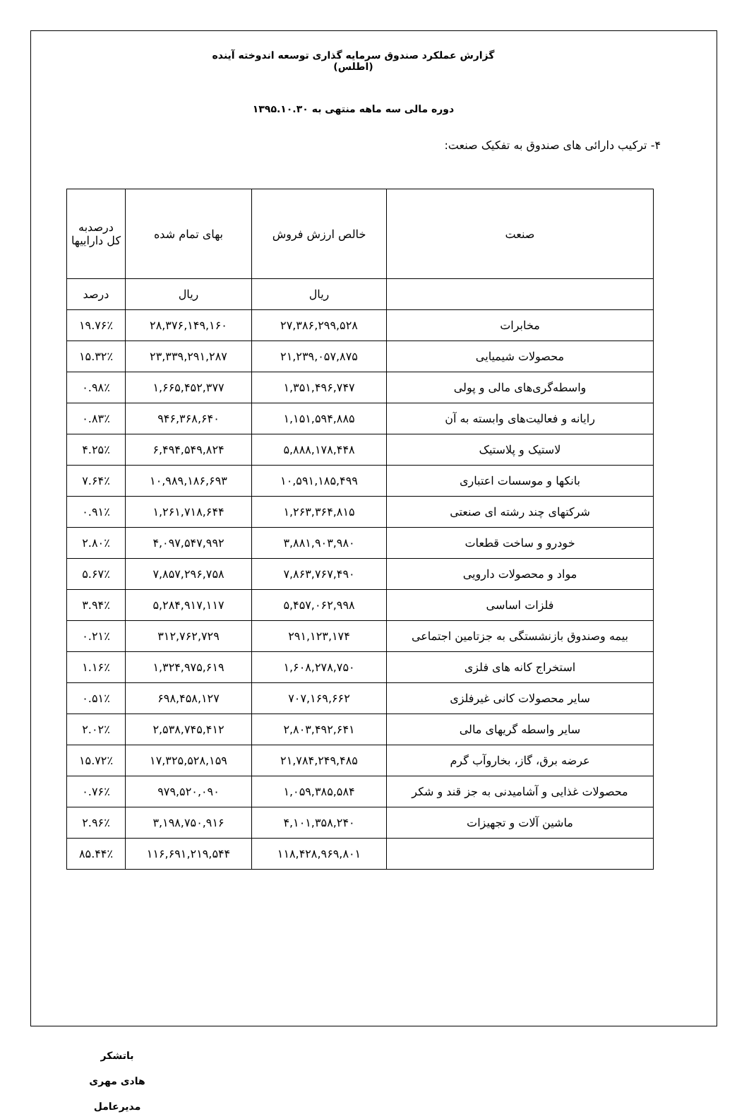گزارش عملکرد صندوق سرمایه گذاری توسعه اندوخته آینده (اطلس)
دوره مالی سه ماهه منتهی به ۱۳۹۵.۱۰.۳۰
۴- ترکیب دارائی های صندوق به تفکیک صنعت:
| صنعت | خالص ارزش فروش | بهای تمام شده | درصدبه کل داراییها |
| --- | --- | --- | --- |
| | ریال | ریال | درصد |
| مخابرات | ۲۷,۳۸۶,۲۹۹,۵۲۸ | ۲۸,۳۷۶,۱۴۹,۱۶۰ | ۱۹.۷۶٪ |
| محصولات شیمیایی | ۲۱,۲۳۹,۰۵۷,۸۷۵ | ۲۳,۳۳۹,۲۹۱,۲۸۷ | ۱۵.۳۲٪ |
| واسطه‌گری‌های مالی و پولی | ۱,۳۵۱,۴۹۶,۷۴۷ | ۱,۶۶۵,۴۵۲,۳۷۷ | ۰.۹۸٪ |
| رایانه و فعالیت‌های وابسته به آن | ۱,۱۵۱,۵۹۴,۸۸۵ | ۹۴۶,۳۶۸,۶۴۰ | ۰.۸۳٪ |
| لاستیک و پلاستیک | ۵,۸۸۸,۱۷۸,۴۴۸ | ۶,۴۹۴,۵۴۹,۸۲۴ | ۴.۲۵٪ |
| بانکها و موسسات اعتباری | ۱۰,۵۹۱,۱۸۵,۴۹۹ | ۱۰,۹۸۹,۱۸۶,۶۹۳ | ۷.۶۴٪ |
| شرکتهای چند رشته ای صنعتی | ۱,۲۶۳,۳۶۴,۸۱۵ | ۱,۲۶۱,۷۱۸,۶۴۴ | ۰.۹۱٪ |
| خودرو و ساخت قطعات | ۳,۸۸۱,۹۰۳,۹۸۰ | ۴,۰۹۷,۵۴۷,۹۹۲ | ۲.۸۰٪ |
| مواد و محصولات دارویی | ۷,۸۶۳,۷۶۷,۴۹۰ | ۷,۸۵۷,۲۹۶,۷۵۸ | ۵.۶۷٪ |
| فلزات اساسی | ۵,۴۵۷,۰۶۲,۹۹۸ | ۵,۲۸۴,۹۱۷,۱۱۷ | ۳.۹۴٪ |
| بیمه وصندوق بازنشستگی به جزتامین اجتماعی | ۲۹۱,۱۲۳,۱۷۴ | ۳۱۲,۷۶۲,۷۲۹ | ۰.۲۱٪ |
| استخراج کانه های فلزی | ۱,۶۰۸,۲۷۸,۷۵۰ | ۱,۳۲۴,۹۷۵,۶۱۹ | ۱.۱۶٪ |
| سایر محصولات کانی غیرفلزی | ۷۰۷,۱۶۹,۶۶۲ | ۶۹۸,۴۵۸,۱۲۷ | ۰.۵۱٪ |
| سایر واسطه گریهای مالی | ۲,۸۰۳,۴۹۲,۶۴۱ | ۲,۵۳۸,۷۴۵,۴۱۲ | ۲.۰۲٪ |
| عرضه برق، گاز، بخاروآب گرم | ۲۱,۷۸۴,۲۴۹,۴۸۵ | ۱۷,۳۲۵,۵۲۸,۱۵۹ | ۱۵.۷۲٪ |
| محصولات غذایی و آشامیدنی به جز قند و شکر | ۱,۰۵۹,۳۸۵,۵۸۴ | ۹۷۹,۵۲۰,۰۹۰ | ۰.۷۶٪ |
| ماشین آلات و تجهیزات | ۴,۱۰۱,۳۵۸,۲۴۰ | ۳,۱۹۸,۷۵۰,۹۱۶ | ۲.۹۶٪ |
| | ۱۱۸,۴۲۸,۹۶۹,۸۰۱ | ۱۱۶,۶۹۱,۲۱۹,۵۴۴ | ۸۵.۴۴٪ |
باتشکر
هادی مهری
مدیرعامل